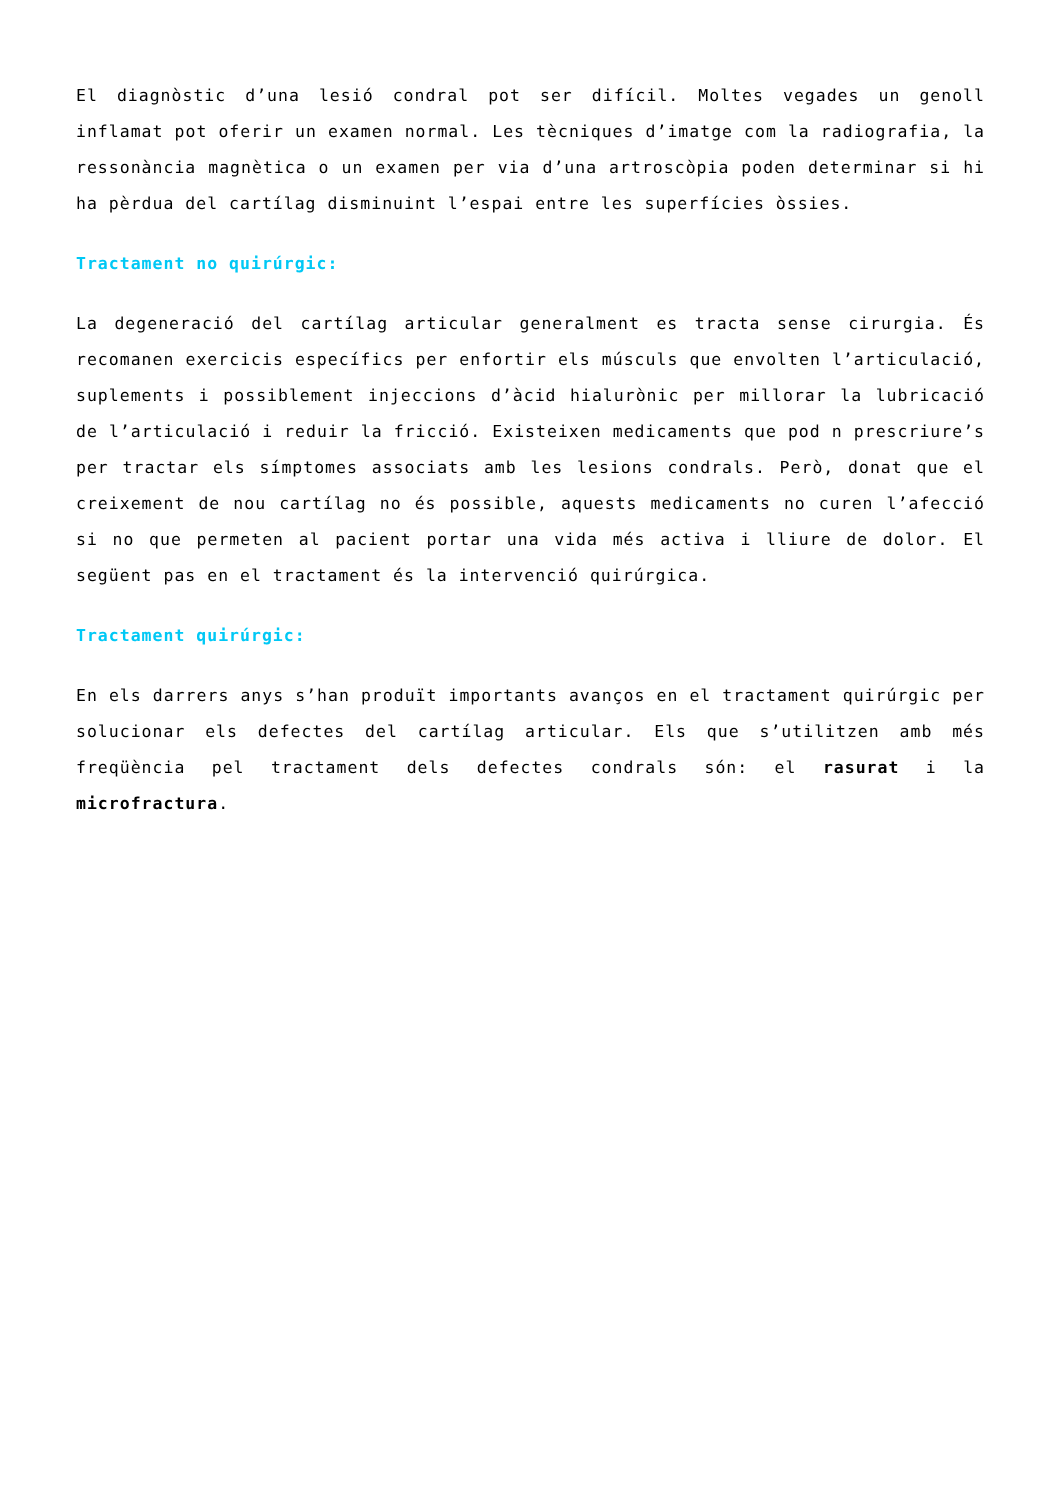El diagnòstic d’una lesió condral pot ser difícil. Moltes vegades un genoll inflamat pot oferir un examen normal. Les tècniques d’imatge com la radiografia, la ressonància magnètica o un examen per via d’una artroscòpia poden determinar si hi ha pèrdua del cartílag disminuint l’espai entre les superfícies òssies.
Tractament no quirúrgic:
La degeneració del cartílag articular generalment es tracta sense cirurgia. És recomanen exercicis específics per enfortir els músculs que envolten l’articulació, suplements i possiblement injeccions d’àcid hialurònic per millorar la lubricació de l’articulació i reduir la fricció. Existeixen medicaments que pod n prescriure’s per tractar els símptomes associats amb les lesions condrals. Però, donat que el creixement de nou cartílag no és possible, aquests medicaments no curen l’afecció si no que permeten al pacient portar una vida més activa i lliure de dolor. El següent pas en el tractament és la intervenció quirúrgica.
Tractament quirúrgic:
En els darrers anys s’han produït importants avanços en el tractament quirúrgic per solucionar els defectes del cartílag articular. Els que s’utilitzen amb més freqüència pel tractament dels defectes condrals són: el rasurat i la microfractura.